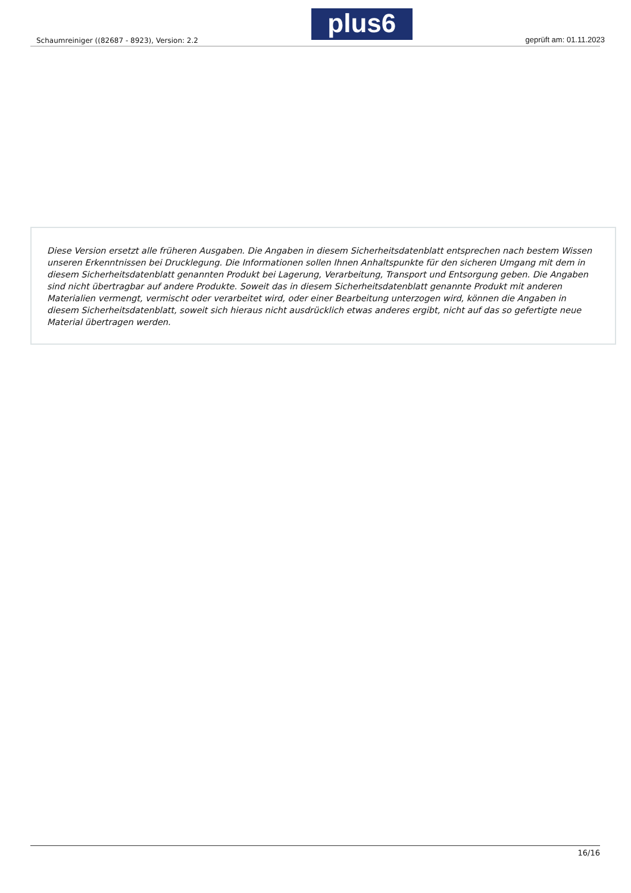Schaumreiniger ((82687 - 8923), Version: 2.2
plus6
geprüft am: 01.11.2023
Diese Version ersetzt alle früheren Ausgaben. Die Angaben in diesem Sicherheitsdatenblatt entsprechen nach bestem Wissen unseren Erkenntnissen bei Drucklegung. Die Informationen sollen Ihnen Anhaltspunkte für den sicheren Umgang mit dem in diesem Sicherheitsdatenblatt genannten Produkt bei Lagerung, Verarbeitung, Transport und Entsorgung geben. Die Angaben sind nicht übertragbar auf andere Produkte. Soweit das in diesem Sicherheitsdatenblatt genannte Produkt mit anderen Materialien vermengt, vermischt oder verarbeitet wird, oder einer Bearbeitung unterzogen wird, können die Angaben in diesem Sicherheitsdatenblatt, soweit sich hieraus nicht ausdrücklich etwas anderes ergibt, nicht auf das so gefertigte neue Material übertragen werden.
16/16